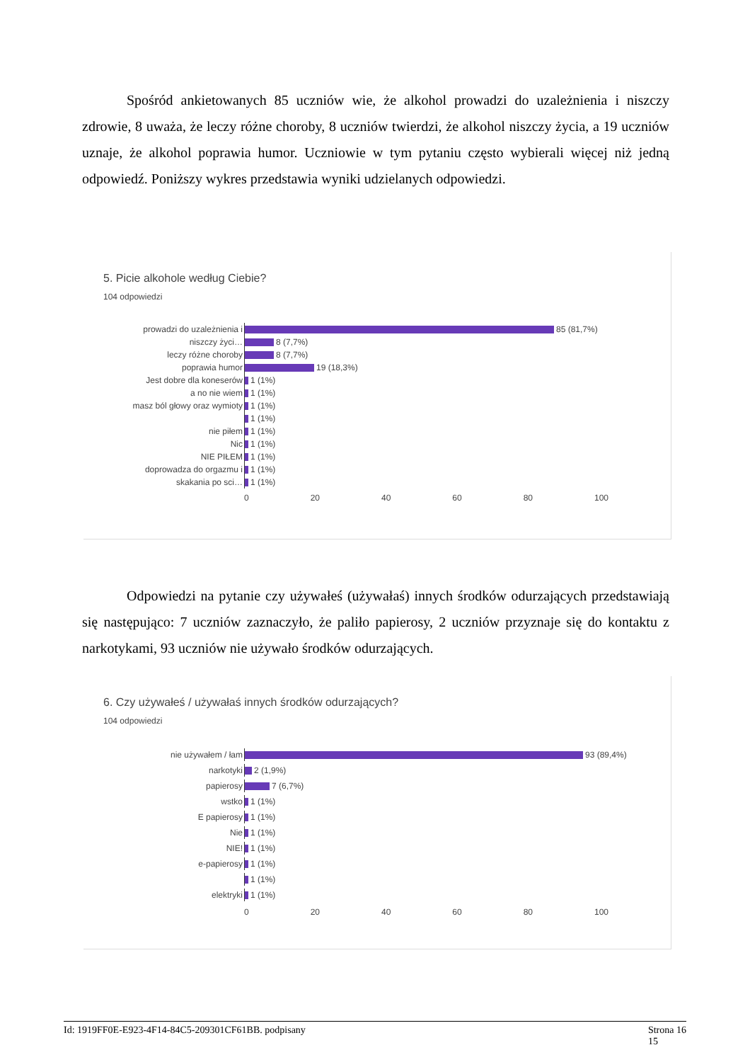Spośród ankietowanych 85 uczniów wie, że alkohol prowadzi do uzależnienia i niszczy zdrowie, 8 uważa, że leczy różne choroby, 8 uczniów twierdzi, że alkohol niszczy życia, a 19 uczniów uznaje, że alkohol poprawia humor. Uczniowie w tym pytaniu często wybierali więcej niż jedną odpowiedź. Poniższy wykres przedstawia wyniki udzielanych odpowiedzi.
5. Picie alkohole według Ciebie?
104 odpowiedzi
prowadzi do uzależnienia i
85 (81,7%)
niszczy życi…
8 (7,7%)
leczy różne choroby
8 (7,7%)
poprawia humor
19 (18,3%)
Jest dobre dla koneserów
1 (1%)
a no nie wiem
1 (1%)
masz ból głowy oraz wymioty
1 (1%)
1 (1%)
nie piłem
1 (1%)
Nic
1 (1%)
NIE PIŁEM
1 (1%)
doprowadza do orgazmu i
1 (1%)
skakania po sci…
1 (1%)
0 20 40 60 80 100
Odpowiedzi na pytanie czy używałeś (używałaś) innych środków odurzających przedstawiają się następująco: 7 uczniów zaznaczyło, że paliło papierosy, 2 uczniów przyznaje się do kontaktu z narkotykami, 93 uczniów nie używało środków odurzających.
6. Czy używałeś / używałaś innych środków odurzających?
104 odpowiedzi
nie używałem / łam
93 (89,4%)
narkotyki
2 (1,9%)
papierosy
7 (6,7%)
wstko
1 (1%)
E papierosy
1 (1%)
Nie
1 (1%)
NIE!
1 (1%)
e-papierosy
1 (1%)
1 (1%)
elektryki
1 (1%)
0 20 40 60 80 100
Id: 1919FF0E-E923-4F14-84C5-209301CF61BB. podpisany Strona 16
15